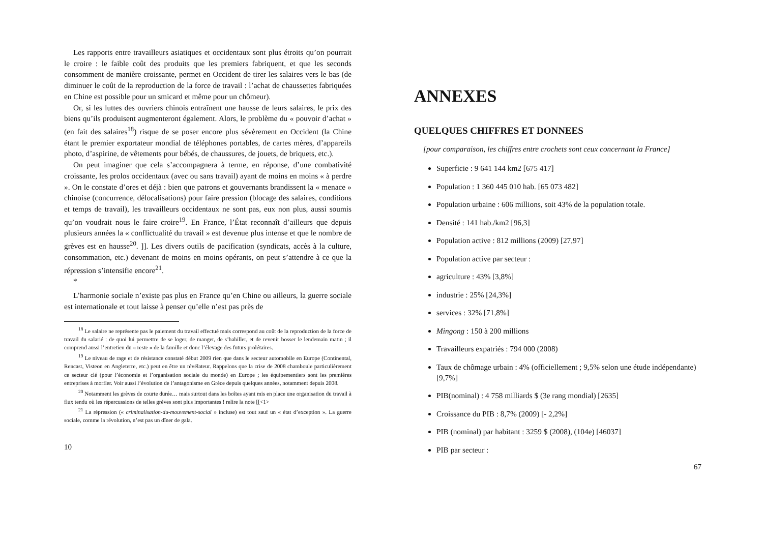Les rapports entre travailleurs asiatiques et occidentaux sont plus étroits qu’on pourrait le croire : le faible coût des produits que les premiers fabriquent, et que les seconds consomment de manière croissante, permet en Occident de tirer les salaires vers le bas (de diminuer le coût de la reproduction de la force de travail : l’achat de chaussettes fabriquées en Chine est possible pour un smicard et même pour un chômeur).
Or, si les luttes des ouvriers chinois entraînent une hausse de leurs salaires, le prix des biens qu’ils produisent augmenteront également. Alors, le problème du « pouvoir d’achat » (en fait des salaires<sup>18</sup>) risque de se poser encore plus sévèrement en Occident (la Chine étant le premier exportateur mondial de téléphones portables, de cartes mères, d’appareils photo, d’aspirine, de vêtements pour bébés, de chaussures, de jouets, de briquets, etc.).
On peut imaginer que cela s’accompagnera à terme, en réponse, d’une combativité croissante, les prolos occidentaux (avec ou sans travail) ayant de moins en moins « à perdre ». On le constate d’ores et déjà : bien que patrons et gouvernants brandissent la « menace » chinoise (concurrence, délocalisations) pour faire pression (blocage des salaires, conditions et temps de travail), les travailleurs occidentaux ne sont pas, eux non plus, aussi soumis qu’on voudrait nous le faire croire<sup>19</sup>. En France, l’État reconnaît d’ailleurs que depuis plusieurs années la « conflictualité du travail » est devenue plus intense et que le nombre de grèves est en hausse<sup>20</sup>. ]]. Les divers outils de pacification (syndicats, accès à la culture, consommation, etc.) devenant de moins en moins opérants, on peut s’attendre à ce que la répression s’intensifie encore<sup>21</sup>.
*
L’harmonie sociale n’existe pas plus en France qu’en Chine ou ailleurs, la guerre sociale est internationale et tout laisse à penser qu’elle n’est pas près de
<sup>18</sup> Le salaire ne représente pas le paiement du travail effectué mais correspond au coût de la reproduction de la force de travail du salarié : de quoi lui permettre de se loger, de manger, de s’habiller, et de revenir bosser le lendemain matin ; il comprend aussi l’entretien du « reste » de la famille et donc l’élevage des futurs prolétaires.
<sup>19</sup> Le niveau de rage et de résistance constaté début 2009 rien que dans le secteur automobile en Europe (Continental, Rencast, Visteon en Angleterre, etc.) peut en être un révélateur. Rappelons que la crise de 2008 chamboule particulièrement ce secteur clé (pour l’économie et l’organisation sociale du monde) en Europe ; les équipementiers sont les premières entreprises à morfler. Voir aussi l’évolution de l’antagonisme en Grèce depuis quelques années, notamment depuis 2008.
<sup>20</sup> Notamment les grèves de courte durée… mais surtout dans les boîtes ayant mis en place une organisation du travail à flux tendu où les répercussions de telles grèves sont plus importantes ! relire la note [[<1>
<sup>21</sup> La répression (« criminalisation-du-mouvement-social » incluse) est tout sauf un « état d’exception ». La guerre sociale, comme la révolution, n’est pas un dîner de gala.
10
ANNEXES
QUELQUES CHIFFRES ET DONNEES
[pour comparaison, les chiffres entre crochets sont ceux concernant la France]
Superficie : 9 641 144 km2 [675 417]
Population : 1 360 445 010 hab. [65 073 482]
Population urbaine : 606 millions, soit 43% de la population totale.
Densité : 141 hab./km2 [96,3]
Population active : 812 millions (2009) [27,97]
Population active par secteur :
agriculture : 43% [3,8%]
industrie : 25% [24,3%]
services : 32% [71,8%]
Mingong : 150 à 200 millions
Travailleurs expatriés : 794 000 (2008)
Taux de chômage urbain : 4% (officiellement ; 9,5% selon une étude indépendante) [9,7%]
PIB(nominal) : 4 758 milliards $ (3e rang mondial) [2635]
Croissance du PIB : 8,7% (2009) [- 2,2%]
PIB (nominal) par habitant : 3259 $ (2008), (104e) [46037]
PIB par secteur :
67